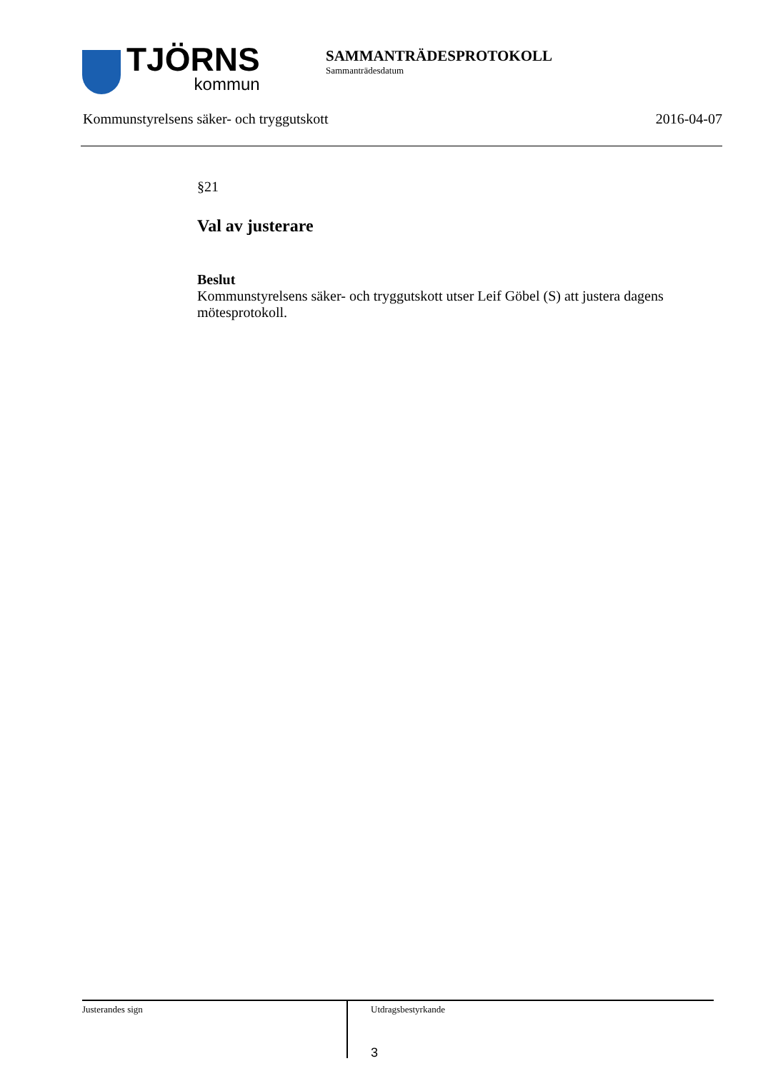TJÖRNS
kommun
SAMMANTRÄDESPROTOKOLL
Sammanträdesdatum
Kommunstyrelsens säker- och tryggutskott 2016-04-07
§21
Val av justerare
Beslut
Kommunstyrelsens säker- och tryggutskott utser Leif Göbel (S) att justera dagens mötesprotokoll.
Justerandes sign
Utdragsbestyrkande
3